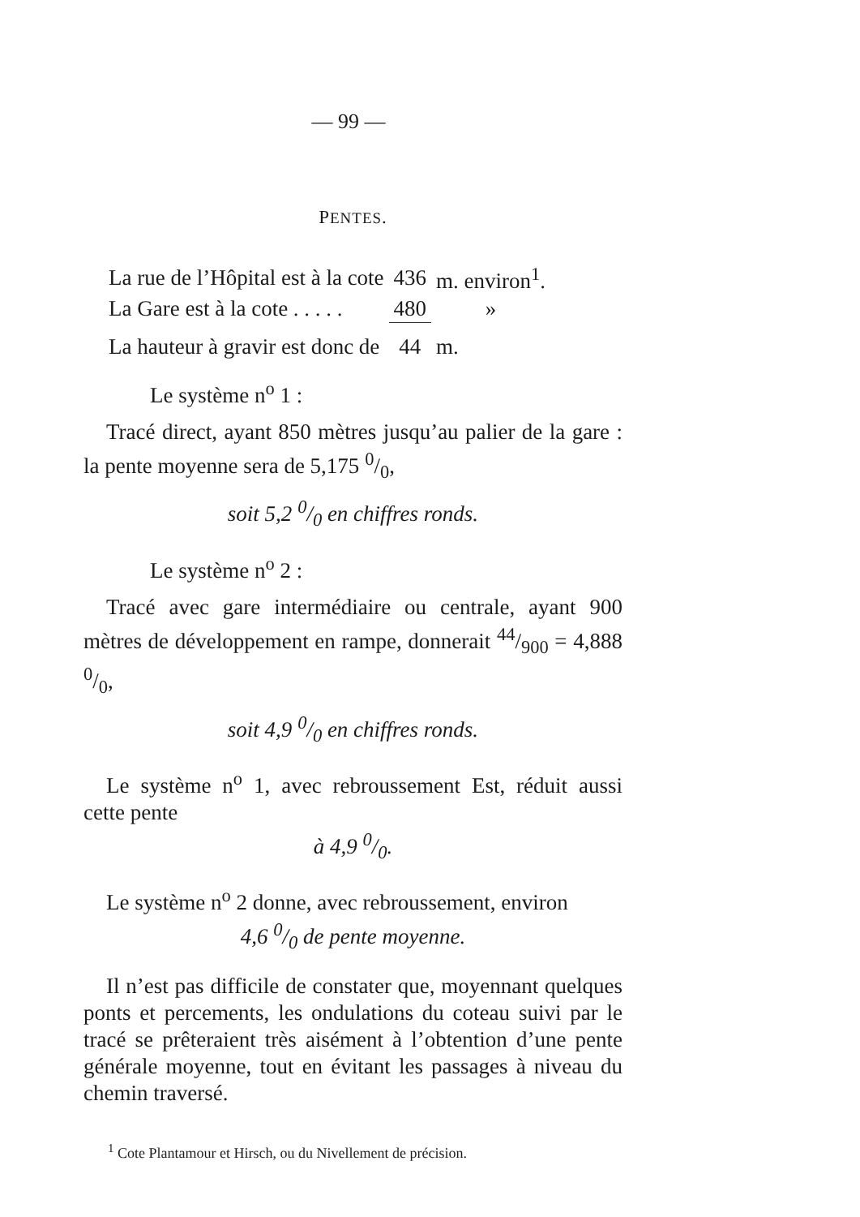— 99 —
PENTES.
| La rue de l’Hôpital est à la cote | 436 | m. environ<sup>1</sup>. |
| La Gare est à la cote . . . . . | 480 | » |
| La hauteur à gravir est donc de | 44 | m. |
Le système n<sup>o</sup> 1 :
Tracé direct, ayant 850 mètres jusqu’au palier de la gare : la pente moyenne sera de 5,175 0/0,
soit 5,2 0/0 en chiffres ronds.
Le système n<sup>o</sup> 2 :
Tracé avec gare intermédiaire ou centrale, ayant 900 mètres de développement en rampe, donnerait 44/900 = 4,888 0/0,
soit 4,9 0/0 en chiffres ronds.
Le système n<sup>o</sup> 1, avec rebroussement Est, réduit aussi cette pente
à 4,9 0/0.
Le système n<sup>o</sup> 2 donne, avec rebroussement, environ
4,6 0/0 de pente moyenne.
Il n’est pas difficile de constater que, moyennant quelques ponts et percements, les ondulations du coteau suivi par le tracé se prêteraient très aisément à l’obtention d’une pente générale moyenne, tout en évitant les passages à niveau du chemin traversé.
<sup>1</sup> Cote Plantamour et Hirsch, ou du Nivellement de précision.